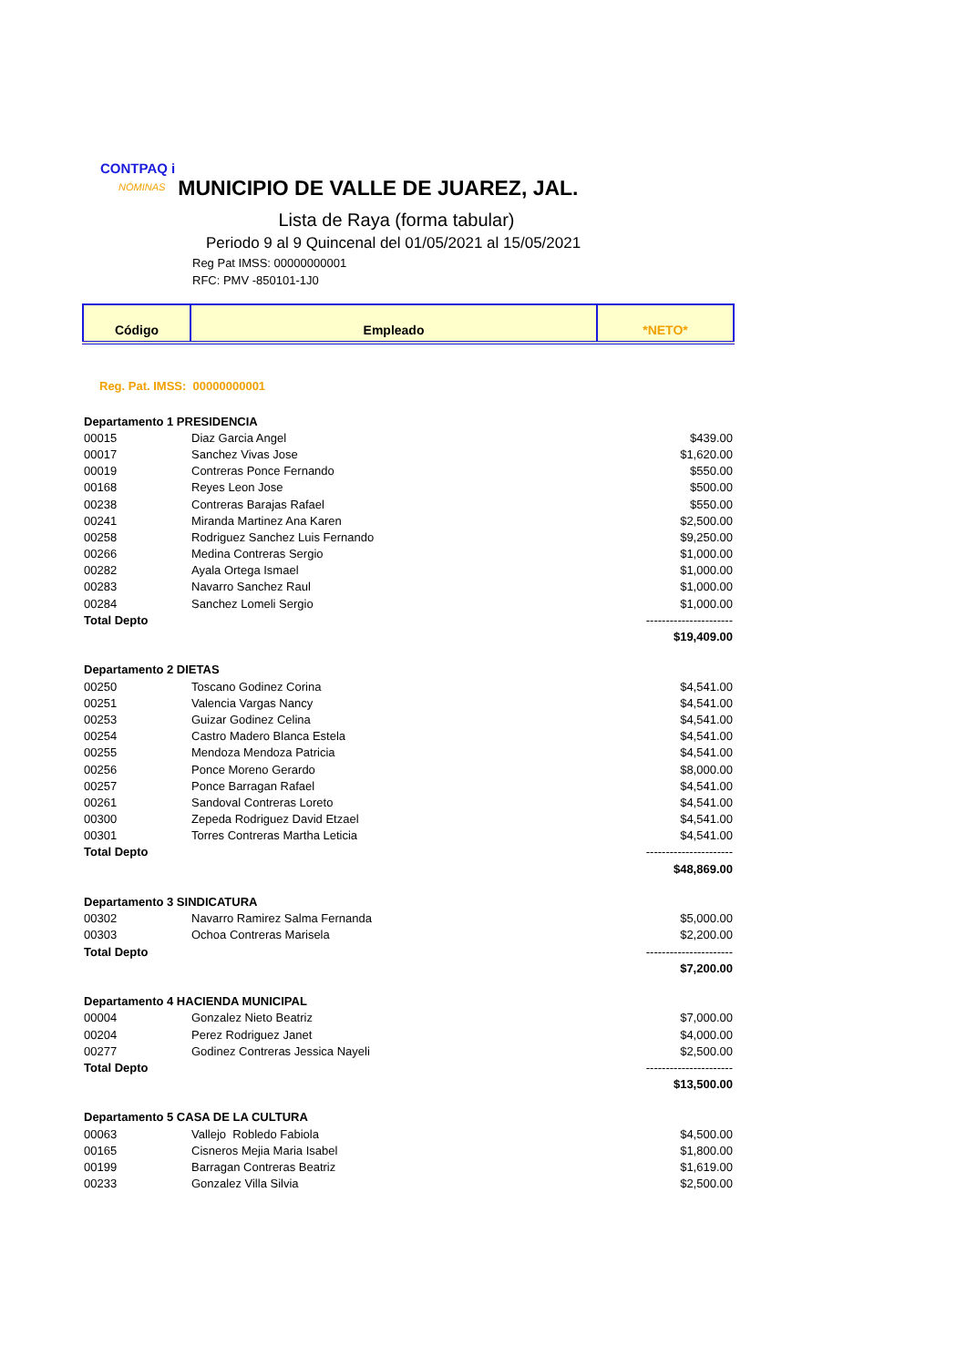CONTPAQ i
NÓMINAS MUNICIPIO DE VALLE DE JUAREZ, JAL.
Lista de Raya (forma tabular)
Periodo 9 al 9 Quincenal del 01/05/2021 al 15/05/2021
Reg Pat IMSS: 00000000001
RFC: PMV -850101-1J0
| Código | Empleado | *NETO* |
| --- | --- | --- |
Reg. Pat. IMSS: 00000000001
| Departamento 1 PRESIDENCIA | | |
| 00015 | Diaz Garcia Angel | $439.00 |
| 00017 | Sanchez Vivas Jose | $1,620.00 |
| 00019 | Contreras Ponce Fernando | $550.00 |
| 00168 | Reyes Leon Jose | $500.00 |
| 00238 | Contreras Barajas Rafael | $550.00 |
| 00241 | Miranda Martinez Ana Karen | $2,500.00 |
| 00258 | Rodriguez Sanchez Luis Fernando | $9,250.00 |
| 00266 | Medina Contreras Sergio | $1,000.00 |
| 00282 | Ayala Ortega Ismael | $1,000.00 |
| 00283 | Navarro Sanchez Raul | $1,000.00 |
| 00284 | Sanchez Lomeli Sergio | $1,000.00 |
| Total Depto | | ---------------------- |
| | | $19,409.00 |
| Departamento 2 DIETAS | | |
| 00250 | Toscano Godinez Corina | $4,541.00 |
| 00251 | Valencia Vargas Nancy | $4,541.00 |
| 00253 | Guizar Godinez Celina | $4,541.00 |
| 00254 | Castro Madero Blanca Estela | $4,541.00 |
| 00255 | Mendoza Mendoza Patricia | $4,541.00 |
| 00256 | Ponce Moreno Gerardo | $8,000.00 |
| 00257 | Ponce Barragan Rafael | $4,541.00 |
| 00261 | Sandoval Contreras Loreto | $4,541.00 |
| 00300 | Zepeda Rodriguez David Etzael | $4,541.00 |
| 00301 | Torres Contreras Martha Leticia | $4,541.00 |
| Total Depto | | ---------------------- |
| | | $48,869.00 |
| Departamento 3 SINDICATURA | | |
| 00302 | Navarro Ramirez Salma Fernanda | $5,000.00 |
| 00303 | Ochoa Contreras Marisela | $2,200.00 |
| Total Depto | | ---------------------- |
| | | $7,200.00 |
| Departamento 4 HACIENDA MUNICIPAL | | |
| 00004 | Gonzalez Nieto Beatriz | $7,000.00 |
| 00204 | Perez Rodriguez Janet | $4,000.00 |
| 00277 | Godinez Contreras Jessica Nayeli | $2,500.00 |
| Total Depto | | ---------------------- |
| | | $13,500.00 |
| Departamento 5 CASA DE LA CULTURA | | |
| 00063 | Vallejo Robledo Fabiola | $4,500.00 |
| 00165 | Cisneros Mejia Maria Isabel | $1,800.00 |
| 00199 | Barragan Contreras Beatriz | $1,619.00 |
| 00233 | Gonzalez Villa Silvia | $2,500.00 |